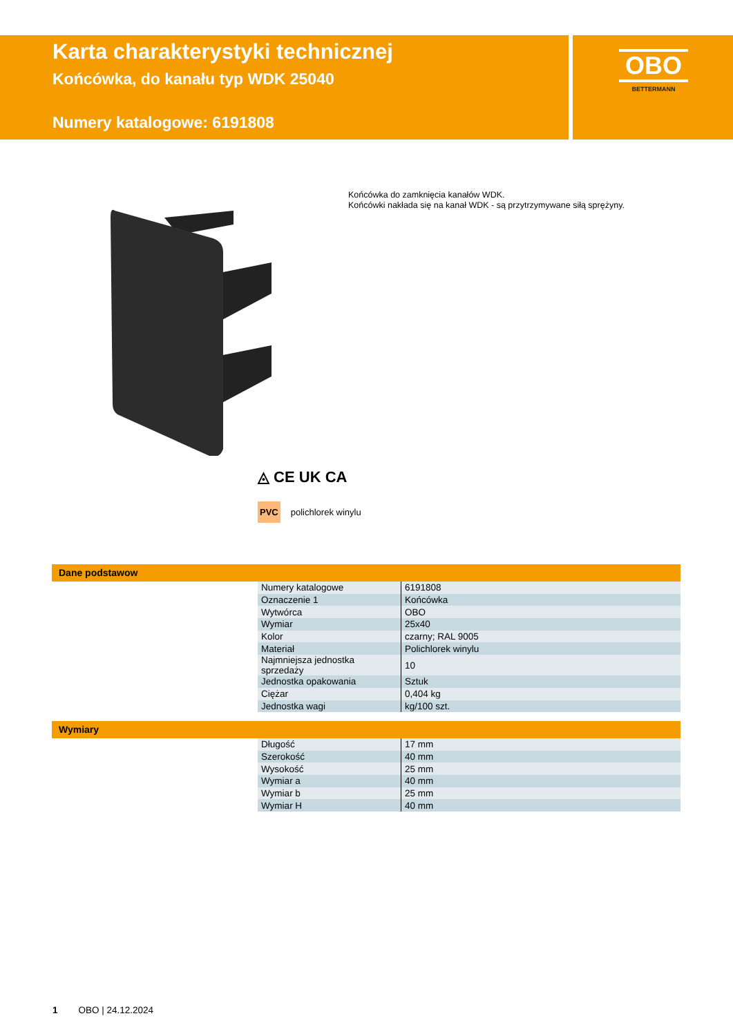Karta charakterystyki technicznej
Końcówka, do kanału typ WDK 25040
Numery katalogowe: 6191808
OBO
BETTERMANN
Końcówka do zamknięcia kanałów WDK.
Końcówki nakłada się na kanał WDK - są przytrzymywane siłą sprężyny.
◬ CE UK CA
PVC polichlorek winylu
Dane podstawow
| Numery katalogowe | 6191808 |
| Oznaczenie 1 | Końcówka |
| Wytwórca | OBO |
| Wymiar | 25x40 |
| Kolor | czarny; RAL 9005 |
| Materiał | Polichlorek winylu |
| Najmniejsza jednostka sprzedaży | 10 |
| Jednostka opakowania | Sztuk |
| Ciężar | 0,404 kg |
| Jednostka wagi | kg/100 szt. |
Wymiary
| Długość | 17 mm |
| Szerokość | 40 mm |
| Wysokość | 25 mm |
| Wymiar a | 40 mm |
| Wymiar b | 25 mm |
| Wymiar H | 40 mm |
1 OBO | 24.12.2024